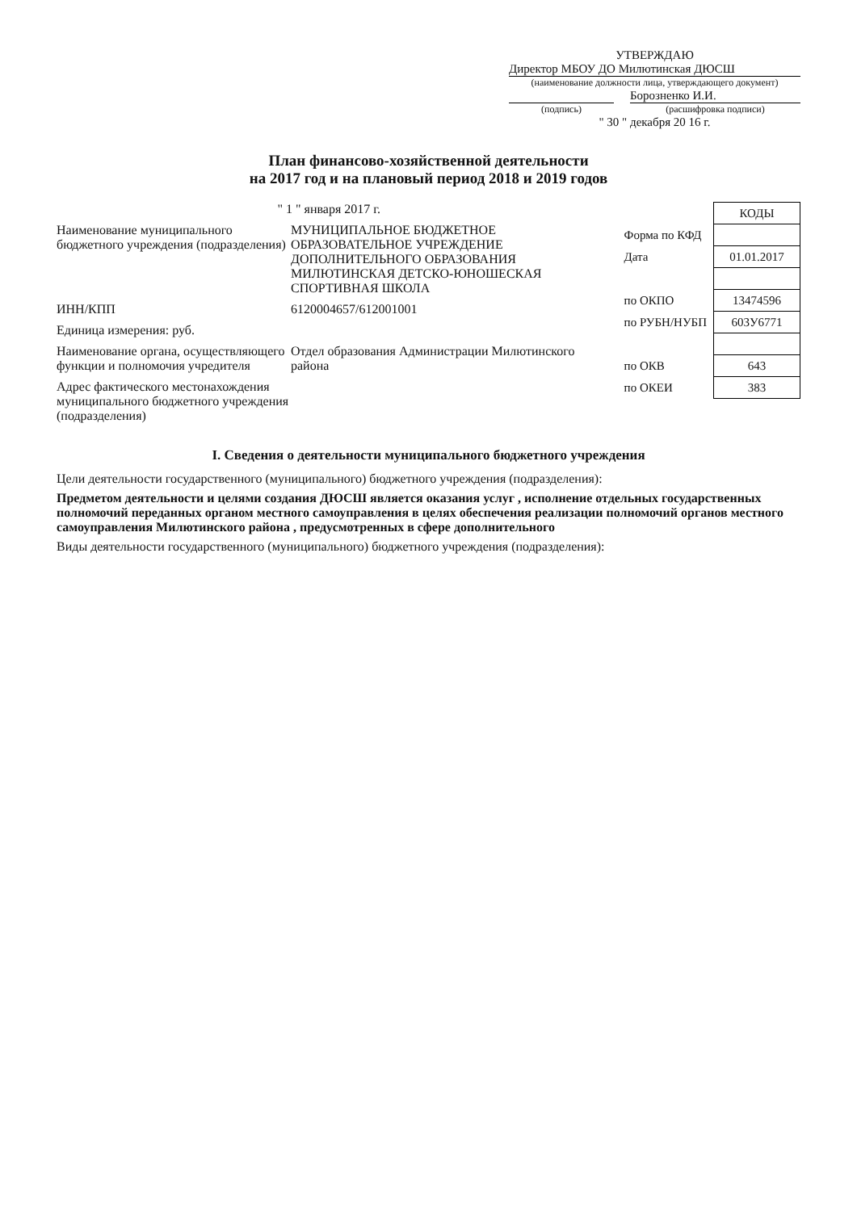УТВЕРЖДАЮ
Директор МБОУ ДО Милютинская ДЮСШ
(наименование должности лица, утверждающего документ)
Борозненко И.И.
(подпись) (расшифровка подписи)
" 30 " декабря 20 16 г.
План финансово-хозяйственной деятельности
на 2017 год и на плановый период 2018 и 2019 годов
| | КОДЫ |
| Форма по КФД | |
| Дата | 01.01.2017 |
| по ОКПО | 13474596 |
| по РУБН/НУБП | 603У6771 |
| по ОКВ | 643 |
| по ОКЕИ | 383 |
" 1 " января 2017 г.
Наименование муниципального бюджетного учреждения (подразделения)
МУНИЦИПАЛЬНОЕ БЮДЖЕТНОЕ ОБРАЗОВАТЕЛЬНОЕ УЧРЕЖДЕНИЕ ДОПОЛНИТЕЛЬНОГО ОБРАЗОВАНИЯ МИЛЮТИНСКАЯ ДЕТСКО-ЮНОШЕСКАЯ СПОРТИВНАЯ ШКОЛА
ИНН/КПП 6120004657/612001001
Единица измерения: руб.
Наименование органа, осуществляющего функции и полномочия учредителя
Отдел образования Администрации Милютинского района
Адрес фактического местонахождения муниципального бюджетного учреждения (подразделения)
I. Сведения о деятельности муниципального бюджетного учреждения
Цели деятельности государственного (муниципального) бюджетного учреждения (подразделения):
Предметом деятельности и целями создания ДЮСШ является оказания услуг , исполнение отдельных государственных полномочий переданных органом местного самоуправления в целях обеспечения реализации полномочий органов местного самоуправления Милютинского района , предусмотренных в сфере дополнительного
Виды деятельности государственного (муниципального) бюджетного учреждения (подразделения):